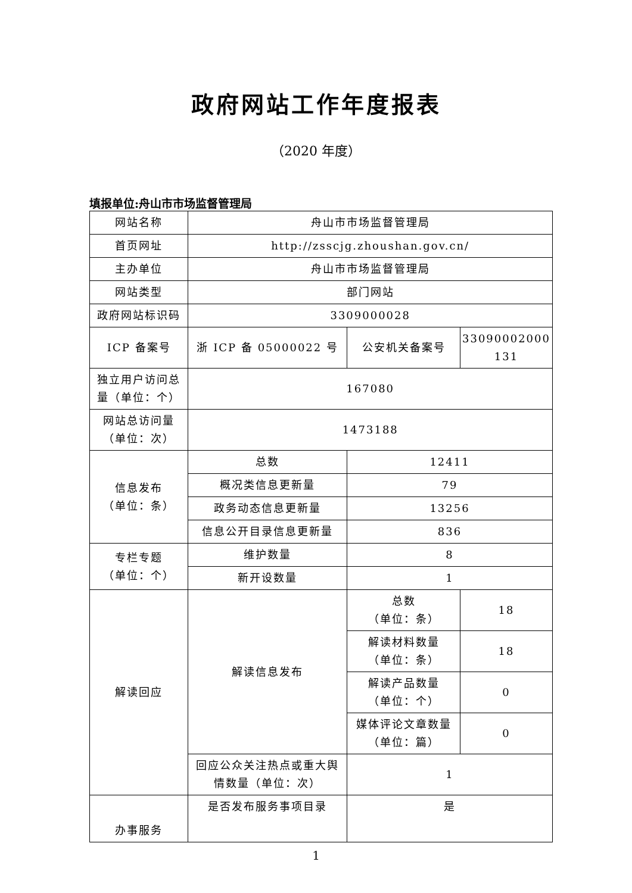政府网站工作年度报表
（2020 年度）
填报单位:舟山市市场监督管理局
| 网站名称 | 舟山市市场监督管理局 | | |
| 首页网址 | http://zsscjg.zhoushan.gov.cn/ | | |
| 主办单位 | 舟山市市场监督管理局 | | |
| 网站类型 | 部门网站 | | |
| 政府网站标识码 | 3309000028 | | |
| ICP 备案号 | 浙 ICP 备 05000022 号 | 公安机关备案号 | 33090002000 131 |
| 独立用户访问总量（单位：个） | 167080 | | |
| 网站总访问量（单位：次） | 1473188 | | |
| 信息发布 （单位：条） | 总数 | 12411 | |
| | 概况类信息更新量 | 79 | |
| | 政务动态信息更新量 | 13256 | |
| | 信息公开目录信息更新量 | 836 | |
| 专栏专题 （单位：个） | 维护数量 | 8 | |
| | 新开设数量 | 1 | |
| 解读回应 | 解读信息发布 | 总数 （单位：条） | 18 |
| | | 解读材料数量 （单位：条） | 18 |
| | | 解读产品数量 （单位：个） | 0 |
| | | 媒体评论文章数量 （单位：篇） | 0 |
| | 回应公众关注热点或重大舆情数量（单位：次） | 1 | |
| 办事服务 | 是否发布服务事项目录 | 是 | |
1